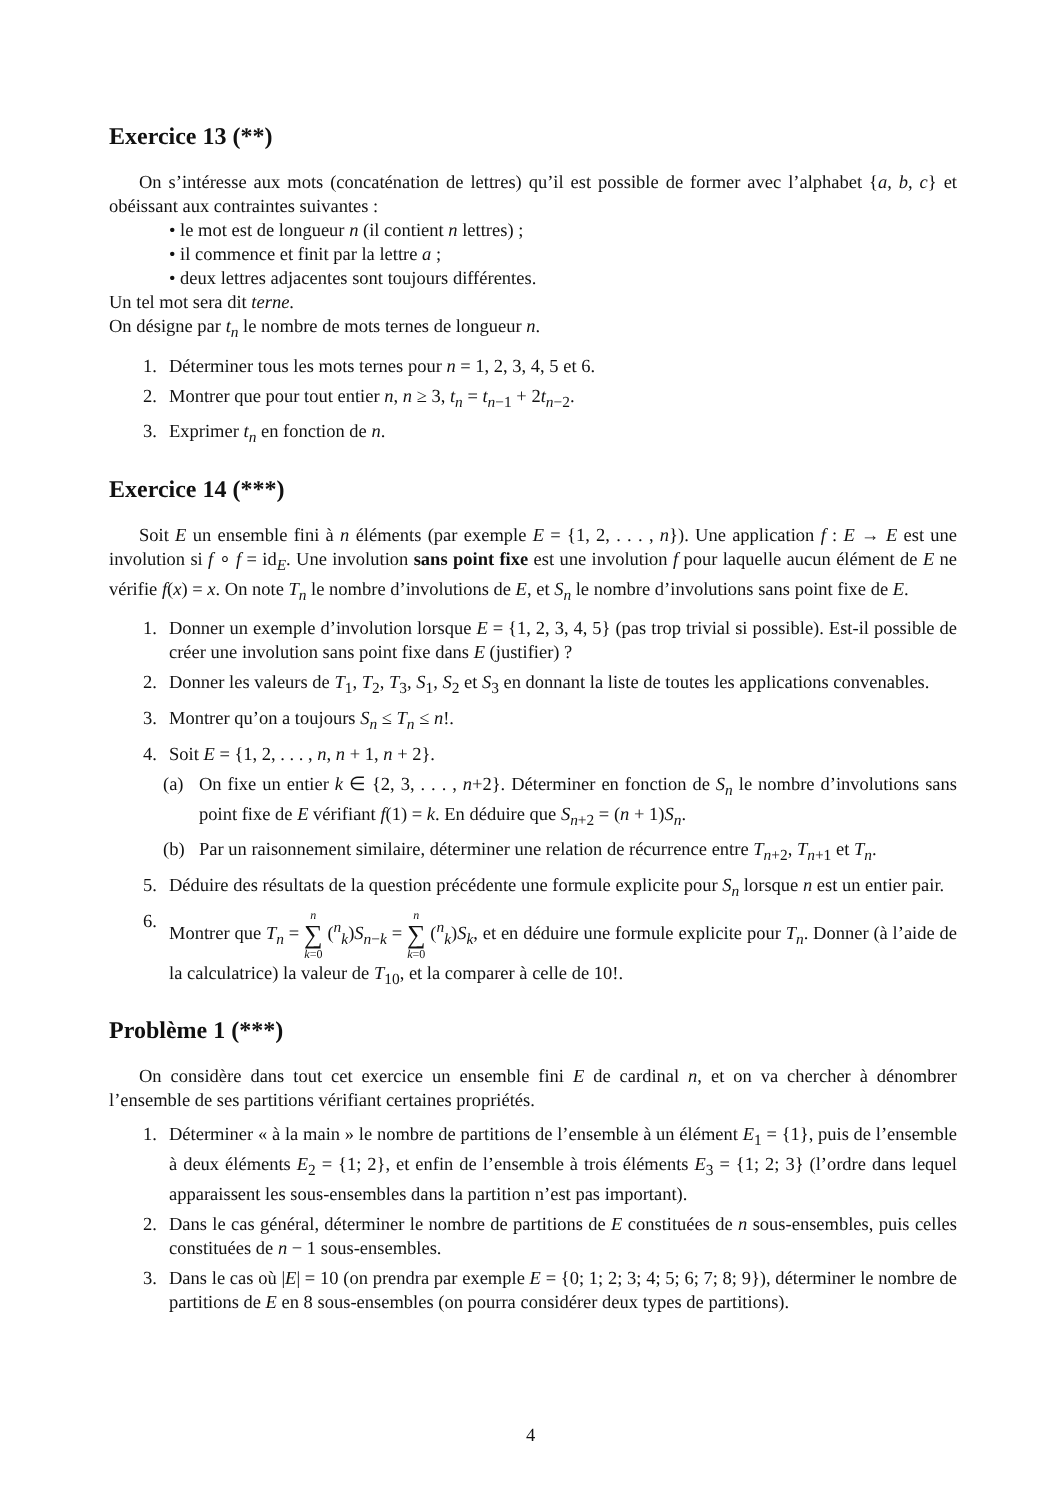Exercice 13 (**)
On s’intéresse aux mots (concaténation de lettres) qu’il est possible de former avec l’alphabet {a, b, c} et obéissant aux contraintes suivantes :
• le mot est de longueur n (il contient n lettres) ;
• il commence et finit par la lettre a ;
• deux lettres adjacentes sont toujours différentes.
Un tel mot sera dit terne.
On désigne par t<sub>n</sub> le nombre de mots ternes de longueur n.
1. Déterminer tous les mots ternes pour n = 1, 2, 3, 4, 5 et 6.
2. Montrer que pour tout entier n, n ≥ 3, t<sub>n</sub> = t<sub>n−1</sub> + 2t<sub>n−2</sub>.
3. Exprimer t<sub>n</sub> en fonction de n.
Exercice 14 (***)
Soit E un ensemble fini à n éléments (par exemple E = {1, 2, . . . , n}). Une application f : E → E est une involution si f ∘ f = id<sub>E</sub>. Une involution sans point fixe est une involution f pour laquelle aucun élément de E ne vérifie f(x) = x. On note T<sub>n</sub> le nombre d’involutions de E, et S<sub>n</sub> le nombre d’involutions sans point fixe de E.
1. Donner un exemple d’involution lorsque E = {1, 2, 3, 4, 5} (pas trop trivial si possible). Est-il possible de créer une involution sans point fixe dans E (justifier) ?
2. Donner les valeurs de T<sub>1</sub>, T<sub>2</sub>, T<sub>3</sub>, S<sub>1</sub>, S<sub>2</sub> et S<sub>3</sub> en donnant la liste de toutes les applications convenables.
3. Montrer qu’on a toujours S<sub>n</sub> ≤ T<sub>n</sub> ≤ n!.
4. Soit E = {1, 2, . . . , n, n + 1, n + 2}.
(a) On fixe un entier k ∈ {2, 3, . . . , n+2}. Déterminer en fonction de S<sub>n</sub> le nombre d’involutions sans point fixe de E vérifiant f(1) = k. En déduire que S<sub>n+2</sub> = (n + 1)S<sub>n</sub>.
(b) Par un raisonnement similaire, déterminer une relation de récurrence entre T<sub>n+2</sub>, T<sub>n+1</sub> et T<sub>n</sub>.
5. Déduire des résultats de la question précédente une formule explicite pour S<sub>n</sub> lorsque n est un entier pair.
6. Montrer que T<sub>n</sub> = n ∑ k=0 (<sup>n</sup><sub>k</sub>)S<sub>n−k</sub> = n ∑ k=0 (<sup>n</sup><sub>k</sub>)S<sub>k</sub>, et en déduire une formule explicite pour T<sub>n</sub>. Donner (à l’aide de la calculatrice) la valeur de T<sub>10</sub>, et la comparer à celle de 10!.
Problème 1 (***)
On considère dans tout cet exercice un ensemble fini E de cardinal n, et on va chercher à dénombrer l’ensemble de ses partitions vérifiant certaines propriétés.
1. Déterminer « à la main » le nombre de partitions de l’ensemble à un élément E<sub>1</sub> = {1}, puis de l’ensemble à deux éléments E<sub>2</sub> = {1; 2}, et enfin de l’ensemble à trois éléments E<sub>3</sub> = {1; 2; 3} (l’ordre dans lequel apparaissent les sous-ensembles dans la partition n’est pas important).
2. Dans le cas général, déterminer le nombre de partitions de E constituées de n sous-ensembles, puis celles constituées de n − 1 sous-ensembles.
3. Dans le cas où |E| = 10 (on prendra par exemple E = {0; 1; 2; 3; 4; 5; 6; 7; 8; 9}), déterminer le nombre de partitions de E en 8 sous-ensembles (on pourra considérer deux types de partitions).
4